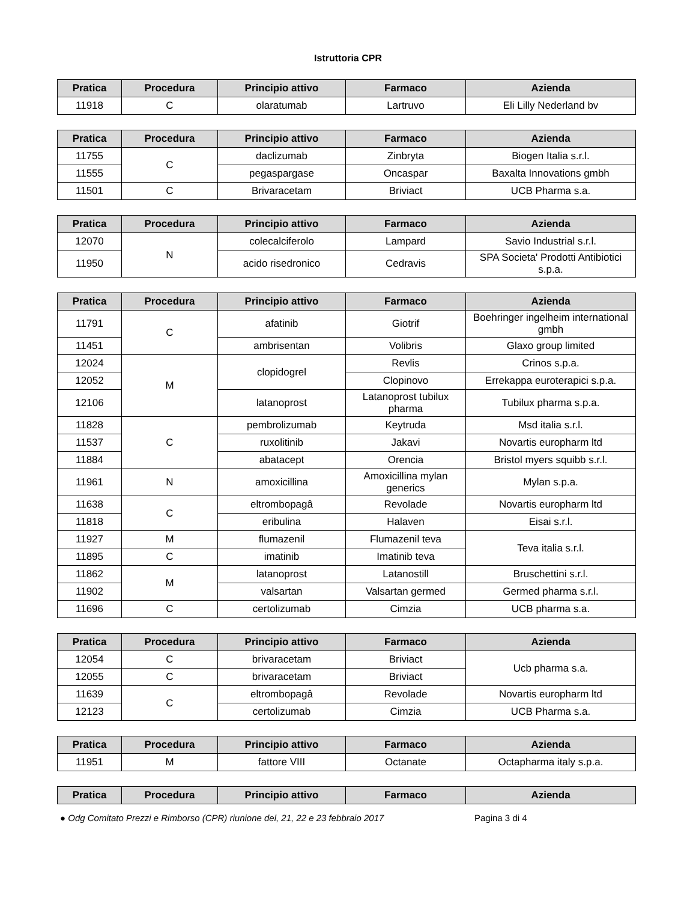Istruttoria CPR
| Pratica | Procedura | Principio attivo | Farmaco | Azienda |
| --- | --- | --- | --- | --- |
| 11918 | C | olaratumab | Lartruvo | Eli Lilly Nederland bv |
| Pratica | Procedura | Principio attivo | Farmaco | Azienda |
| --- | --- | --- | --- | --- |
| 11755 | C | daclizumab | Zinbryta | Biogen Italia s.r.l. |
| 11555 | | pegaspargase | Oncaspar | Baxalta Innovations gmbh |
| 11501 | C | Brivaracetam | Briviact | UCB Pharma s.a. |
| Pratica | Procedura | Principio attivo | Farmaco | Azienda |
| --- | --- | --- | --- | --- |
| 12070 | N | colecalciferolo | Lampard | Savio Industrial s.r.l. |
| 11950 | | acido risedronico | Cedravis | SPA Societa' Prodotti Antibiotici s.p.a. |
| Pratica | Procedura | Principio attivo | Farmaco | Azienda |
| --- | --- | --- | --- | --- |
| 11791 | C | afatinib | Giotrif | Boehringer ingelheim international gmbh |
| 11451 | | ambrisentan | Volibris | Glaxo group limited |
| 12024 | M | clopidogrel | Revlis | Crinos s.p.a. |
| 12052 | | | Clopinovo | Errekappa euroterapici s.p.a. |
| 12106 | | latanoprost | Latanoprost tubilux pharma | Tubilux pharma s.p.a. |
| 11828 | C | pembrolizumab | Keytruda | Msd italia s.r.l. |
| 11537 | | ruxolitinib | Jakavi | Novartis europharm ltd |
| 11884 | | abatacept | Orencia | Bristol myers squibb s.r.l. |
| 11961 | N | amoxicillina | Amoxicillina mylan generics | Mylan s.p.a. |
| 11638 | C | eltrombopagâ | Revolade | Novartis europharm ltd |
| 11818 | | eribulina | Halaven | Eisai s.r.l. |
| 11927 | M | flumazenil | Flumazenil teva | Teva italia s.r.l. |
| 11895 | C | imatinib | Imatinib teva | |
| 11862 | M | latanoprost | Latanostill | Bruschettini s.r.l. |
| 11902 | | valsartan | Valsartan germed | Germed pharma s.r.l. |
| 11696 | C | certolizumab | Cimzia | UCB pharma s.a. |
| Pratica | Procedura | Principio attivo | Farmaco | Azienda |
| --- | --- | --- | --- | --- |
| 12054 | C | brivaracetam | Briviact | Ucb pharma s.a. |
| 12055 | C | brivaracetam | Briviact | |
| 11639 | C | eltrombopagâ | Revolade | Novartis europharm ltd |
| 12123 | | certolizumab | Cimzia | UCB Pharma s.a. |
| Pratica | Procedura | Principio attivo | Farmaco | Azienda |
| --- | --- | --- | --- | --- |
| 11951 | M | fattore VIII | Octanate | Octapharma italy s.p.a. |
| Pratica | Procedura | Principio attivo | Farmaco | Azienda |
| --- | --- | --- | --- | --- |
● Odg Comitato Prezzi e Rimborso (CPR) riunione del, 21, 22 e 23 febbraio 2017 Pagina 3 di 4